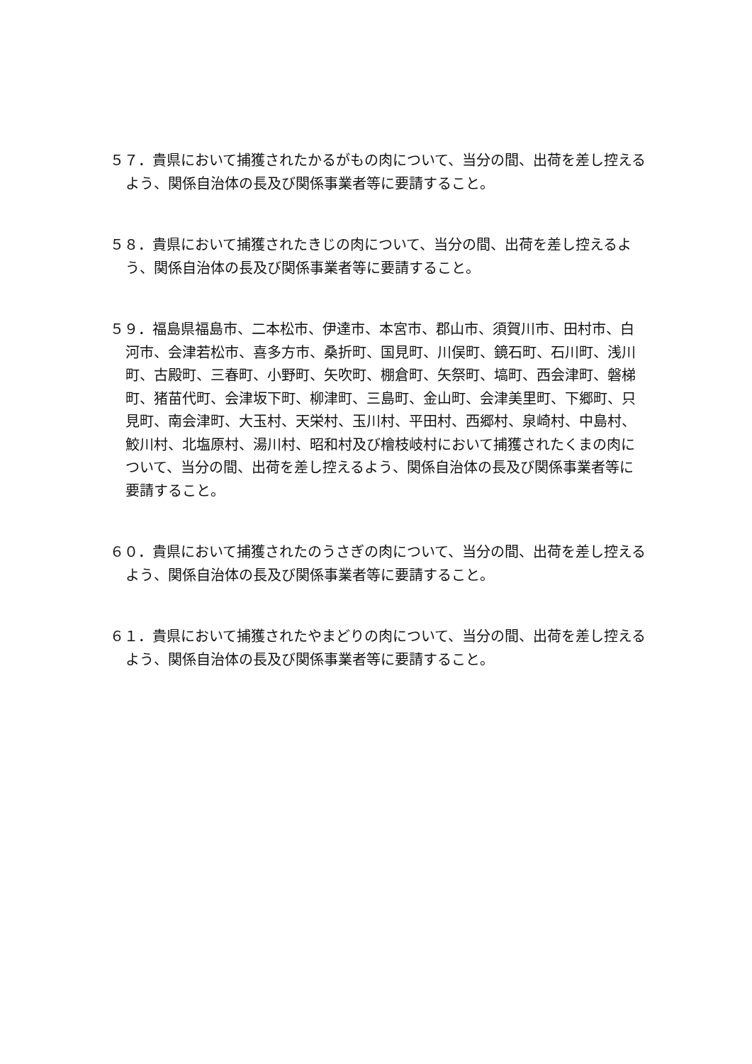５７．貴県において捕獲されたかるがもの肉について、当分の間、出荷を差し控えるよう、関係自治体の長及び関係事業者等に要請すること。
５８．貴県において捕獲されたきじの肉について、当分の間、出荷を差し控えるよう、関係自治体の長及び関係事業者等に要請すること。
５９．福島県福島市、二本松市、伊達市、本宮市、郡山市、須賀川市、田村市、白河市、会津若松市、喜多方市、桑折町、国見町、川俣町、鏡石町、石川町、浅川町、古殿町、三春町、小野町、矢吹町、棚倉町、矢祭町、塙町、西会津町、磐梯町、猪苗代町、会津坂下町、柳津町、三島町、金山町、会津美里町、下郷町、只見町、南会津町、大玉村、天栄村、玉川村、平田村、西郷村、泉崎村、中島村、鮫川村、北塩原村、湯川村、昭和村及び檜枝岐村において捕獲されたくまの肉について、当分の間、出荷を差し控えるよう、関係自治体の長及び関係事業者等に要請すること。
６０．貴県において捕獲されたのうさぎの肉について、当分の間、出荷を差し控えるよう、関係自治体の長及び関係事業者等に要請すること。
６１．貴県において捕獲されたやまどりの肉について、当分の間、出荷を差し控えるよう、関係自治体の長及び関係事業者等に要請すること。